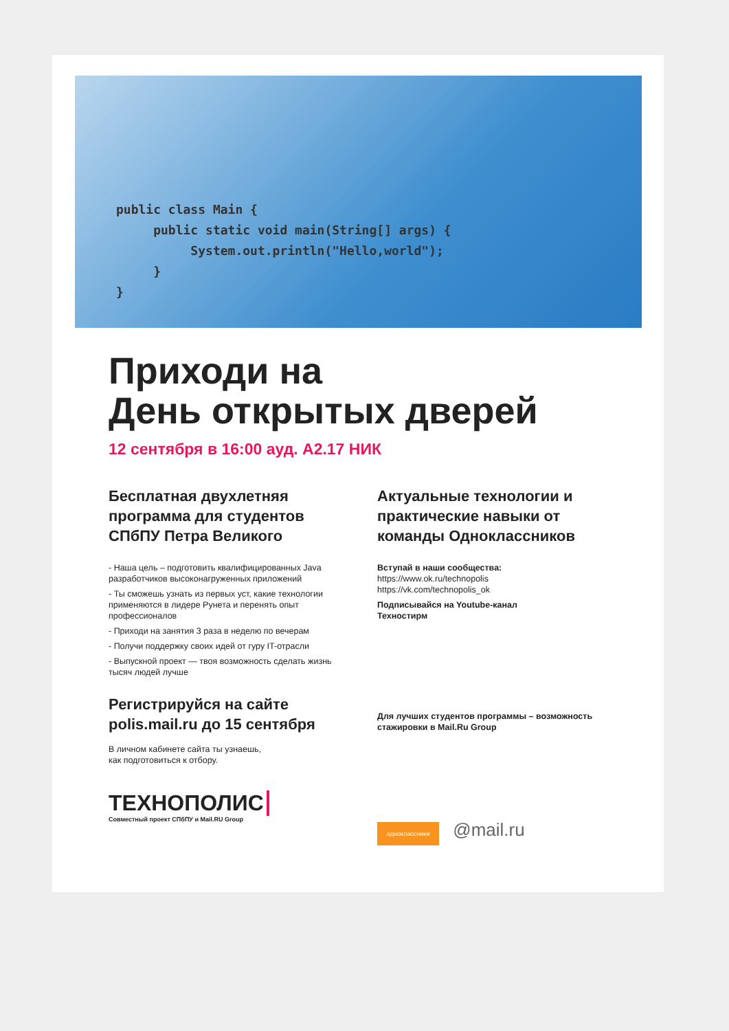public class Main {
     public static void main(String[] args) {
          System.out.println("Hello,world");
     }
}
Приходи на
День открытых дверей
12 сентября в 16:00 ауд. А2.17 НИК
Бесплатная двухлетняя программа для студентов СПбПУ Петра Великого
- Наша цель – подготовить квалифицированных Java разработчиков высоконагруженных приложений
- Ты сможешь узнать из первых уст, какие технологии применяются в лидере Рунета и перенять опыт профессионалов
- Приходи на занятия 3 раза в неделю по вечерам
- Получи поддержку своих идей от гуру IT-отрасли
- Выпускной проект — твоя возможность сделать жизнь тысяч людей лучше
Регистрируйся на сайте polis.mail.ru до 15 сентября
В личном кабинете сайта ты узнаешь,
как подготовиться к отбору.
ТЕХНОПОЛИС
Совместный проект СПбПУ и Mail.RU Group
Актуальные технологии и практические навыки от команды Одноклассников
Вступай в наши сообщества:
https://www.ok.ru/technopolis
https://vk.com/technopolis_ok
Подписывайся на Youtube-канал
Техностирм
Для лучших студентов программы – возможность стажировки в Mail.Ru Group
одноклассники @mail.ru